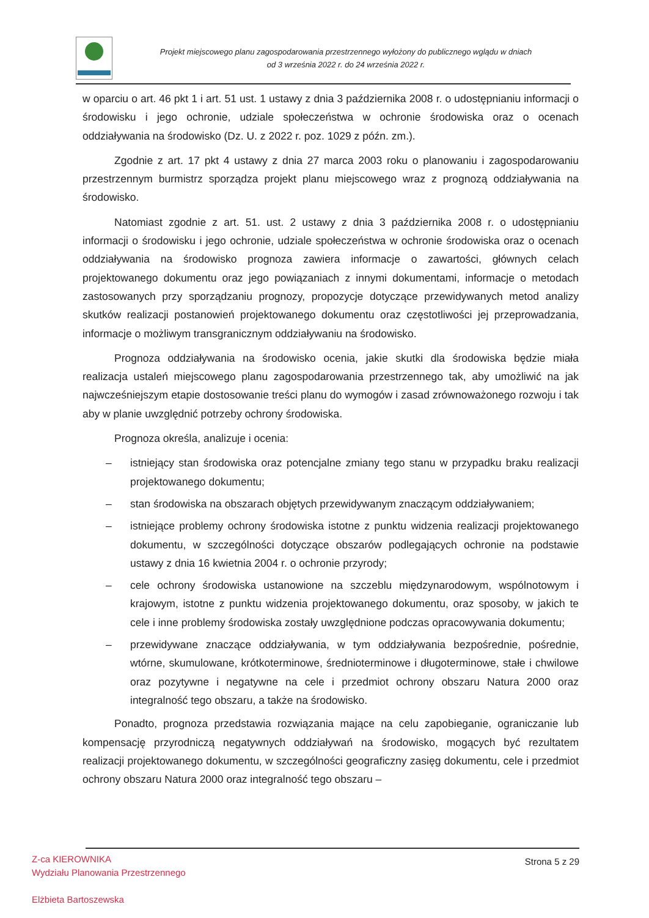Projekt miejscowego planu zagospodarowania przestrzennego wyłożony do publicznego wglądu w dniach
od 3 września 2022 r. do 24 września 2022 r.
w oparciu o art. 46 pkt 1 i art. 51 ust. 1 ustawy z dnia 3 października 2008 r. o udostępnianiu informacji o środowisku i jego ochronie, udziale społeczeństwa w ochronie środowiska oraz o ocenach oddziaływania na środowisko (Dz. U. z 2022 r. poz. 1029 z późn. zm.).
Zgodnie z art. 17 pkt 4 ustawy z dnia 27 marca 2003 roku o planowaniu i zagospodarowaniu przestrzennym burmistrz sporządza projekt planu miejscowego wraz z prognozą oddziaływania na środowisko.
Natomiast zgodnie z art. 51. ust. 2 ustawy z dnia 3 października 2008 r. o udostępnianiu informacji o środowisku i jego ochronie, udziale społeczeństwa w ochronie środowiska oraz o ocenach oddziaływania na środowisko prognoza zawiera informacje o zawartości, głównych celach projektowanego dokumentu oraz jego powiązaniach z innymi dokumentami, informacje o metodach zastosowanych przy sporządzaniu prognozy, propozycje dotyczące przewidywanych metod analizy skutków realizacji postanowień projektowanego dokumentu oraz częstotliwości jej przeprowadzania, informacje o możliwym transgranicznym oddziaływaniu na środowisko.
Prognoza oddziaływania na środowisko ocenia, jakie skutki dla środowiska będzie miała realizacja ustaleń miejscowego planu zagospodarowania przestrzennego tak, aby umożliwić na jak najwcześniejszym etapie dostosowanie treści planu do wymogów i zasad zrównoważonego rozwoju i tak aby w planie uwzględnić potrzeby ochrony środowiska.
Prognoza określa, analizuje i ocenia:
– istniejący stan środowiska oraz potencjalne zmiany tego stanu w przypadku braku realizacji projektowanego dokumentu;
– stan środowiska na obszarach objętych przewidywanym znaczącym oddziaływaniem;
– istniejące problemy ochrony środowiska istotne z punktu widzenia realizacji projektowanego dokumentu, w szczególności dotyczące obszarów podlegających ochronie na podstawie ustawy z dnia 16 kwietnia 2004 r. o ochronie przyrody;
– cele ochrony środowiska ustanowione na szczeblu międzynarodowym, wspólnotowym i krajowym, istotne z punktu widzenia projektowanego dokumentu, oraz sposoby, w jakich te cele i inne problemy środowiska zostały uwzględnione podczas opracowywania dokumentu;
– przewidywane znaczące oddziaływania, w tym oddziaływania bezpośrednie, pośrednie, wtórne, skumulowane, krótkoterminowe, średnioterminowe i długoterminowe, stałe i chwilowe oraz pozytywne i negatywne na cele i przedmiot ochrony obszaru Natura 2000 oraz integralność tego obszaru, a także na środowisko.
Ponadto, prognoza przedstawia rozwiązania mające na celu zapobieganie, ograniczanie lub kompensację przyrodniczą negatywnych oddziaływań na środowisko, mogących być rezultatem realizacji projektowanego dokumentu, w szczególności geograficzny zasięg dokumentu, cele i przedmiot ochrony obszaru Natura 2000 oraz integralność tego obszaru –
Strona 5 z 29
Z-ca KIEROWNIKA
Wydziału Planowania Przestrzennego
Elżbieta Bartoszewska